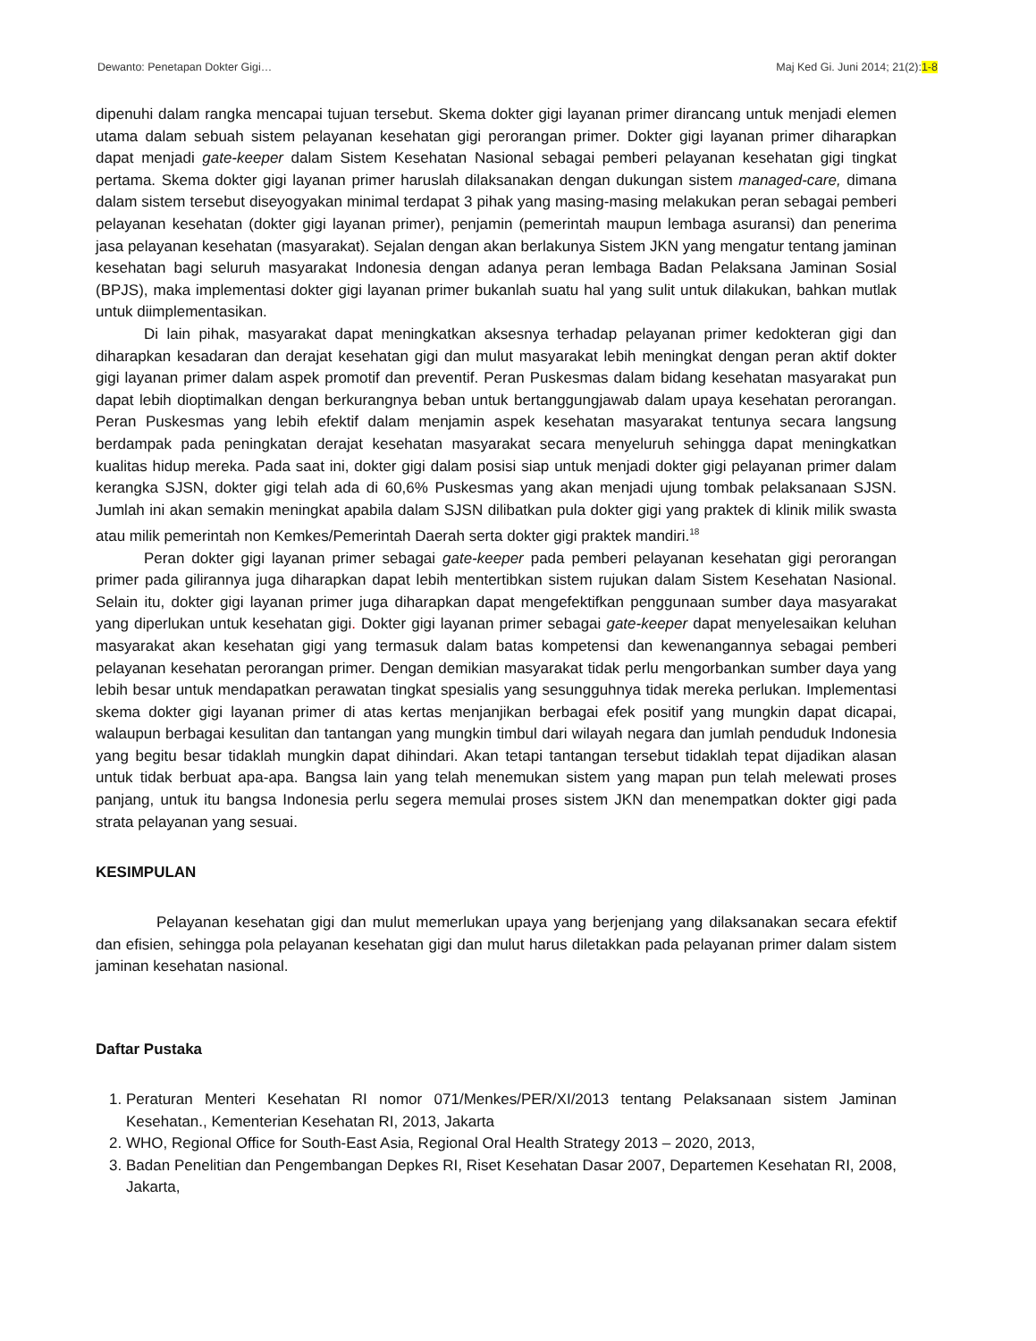Dewanto: Penetapan Dokter Gigi… Maj Ked Gi. Juni 2014; 21(2):1-8
dipenuhi dalam rangka mencapai tujuan tersebut. Skema dokter gigi layanan primer dirancang untuk menjadi elemen utama dalam sebuah sistem pelayanan kesehatan gigi perorangan primer. Dokter gigi layanan primer diharapkan dapat menjadi gate-keeper dalam Sistem Kesehatan Nasional sebagai pemberi pelayanan kesehatan gigi tingkat pertama. Skema dokter gigi layanan primer haruslah dilaksanakan dengan dukungan sistem managed-care, dimana dalam sistem tersebut diseyogyakan minimal terdapat 3 pihak yang masing-masing melakukan peran sebagai pemberi pelayanan kesehatan (dokter gigi layanan primer), penjamin (pemerintah maupun lembaga asuransi) dan penerima jasa pelayanan kesehatan (masyarakat). Sejalan dengan akan berlakunya Sistem JKN yang mengatur tentang jaminan kesehatan bagi seluruh masyarakat Indonesia dengan adanya peran lembaga Badan Pelaksana Jaminan Sosial (BPJS), maka implementasi dokter gigi layanan primer bukanlah suatu hal yang sulit untuk dilakukan, bahkan mutlak untuk diimplementasikan.
Di lain pihak, masyarakat dapat meningkatkan aksesnya terhadap pelayanan primer kedokteran gigi dan diharapkan kesadaran dan derajat kesehatan gigi dan mulut masyarakat lebih meningkat dengan peran aktif dokter gigi layanan primer dalam aspek promotif dan preventif. Peran Puskesmas dalam bidang kesehatan masyarakat pun dapat lebih dioptimalkan dengan berkurangnya beban untuk bertanggungjawab dalam upaya kesehatan perorangan. Peran Puskesmas yang lebih efektif dalam menjamin aspek kesehatan masyarakat tentunya secara langsung berdampak pada peningkatan derajat kesehatan masyarakat secara menyeluruh sehingga dapat meningkatkan kualitas hidup mereka. Pada saat ini, dokter gigi dalam posisi siap untuk menjadi dokter gigi pelayanan primer dalam kerangka SJSN, dokter gigi telah ada di 60,6% Puskesmas yang akan menjadi ujung tombak pelaksanaan SJSN. Jumlah ini akan semakin meningkat apabila dalam SJSN dilibatkan pula dokter gigi yang praktek di klinik milik swasta atau milik pemerintah non Kemkes/Pemerintah Daerah serta dokter gigi praktek mandiri.<sup>18</sup>
Peran dokter gigi layanan primer sebagai gate-keeper pada pemberi pelayanan kesehatan gigi perorangan primer pada gilirannya juga diharapkan dapat lebih mentertibkan sistem rujukan dalam Sistem Kesehatan Nasional. Selain itu, dokter gigi layanan primer juga diharapkan dapat mengefektifkan penggunaan sumber daya masyarakat yang diperlukan untuk kesehatan gigi. Dokter gigi layanan primer sebagai gate-keeper dapat menyelesaikan keluhan masyarakat akan kesehatan gigi yang termasuk dalam batas kompetensi dan kewenangannya sebagai pemberi pelayanan kesehatan perorangan primer. Dengan demikian masyarakat tidak perlu mengorbankan sumber daya yang lebih besar untuk mendapatkan perawatan tingkat spesialis yang sesungguhnya tidak mereka perlukan. Implementasi skema dokter gigi layanan primer di atas kertas menjanjikan berbagai efek positif yang mungkin dapat dicapai, walaupun berbagai kesulitan dan tantangan yang mungkin timbul dari wilayah negara dan jumlah penduduk Indonesia yang begitu besar tidaklah mungkin dapat dihindari. Akan tetapi tantangan tersebut tidaklah tepat dijadikan alasan untuk tidak berbuat apa-apa. Bangsa lain yang telah menemukan sistem yang mapan pun telah melewati proses panjang, untuk itu bangsa Indonesia perlu segera memulai proses sistem JKN dan menempatkan dokter gigi pada strata pelayanan yang sesuai.
KESIMPULAN
Pelayanan kesehatan gigi dan mulut memerlukan upaya yang berjenjang yang dilaksanakan secara efektif dan efisien, sehingga pola pelayanan kesehatan gigi dan mulut harus diletakkan pada pelayanan primer dalam sistem jaminan kesehatan nasional.
Daftar Pustaka
1. Peraturan Menteri Kesehatan RI nomor 071/Menkes/PER/XI/2013 tentang Pelaksanaan sistem Jaminan Kesehatan., Kementerian Kesehatan RI, 2013, Jakarta
2. WHO, Regional Office for South-East Asia, Regional Oral Health Strategy 2013 – 2020, 2013,
3. Badan Penelitian dan Pengembangan Depkes RI, Riset Kesehatan Dasar 2007, Departemen Kesehatan RI, 2008, Jakarta,